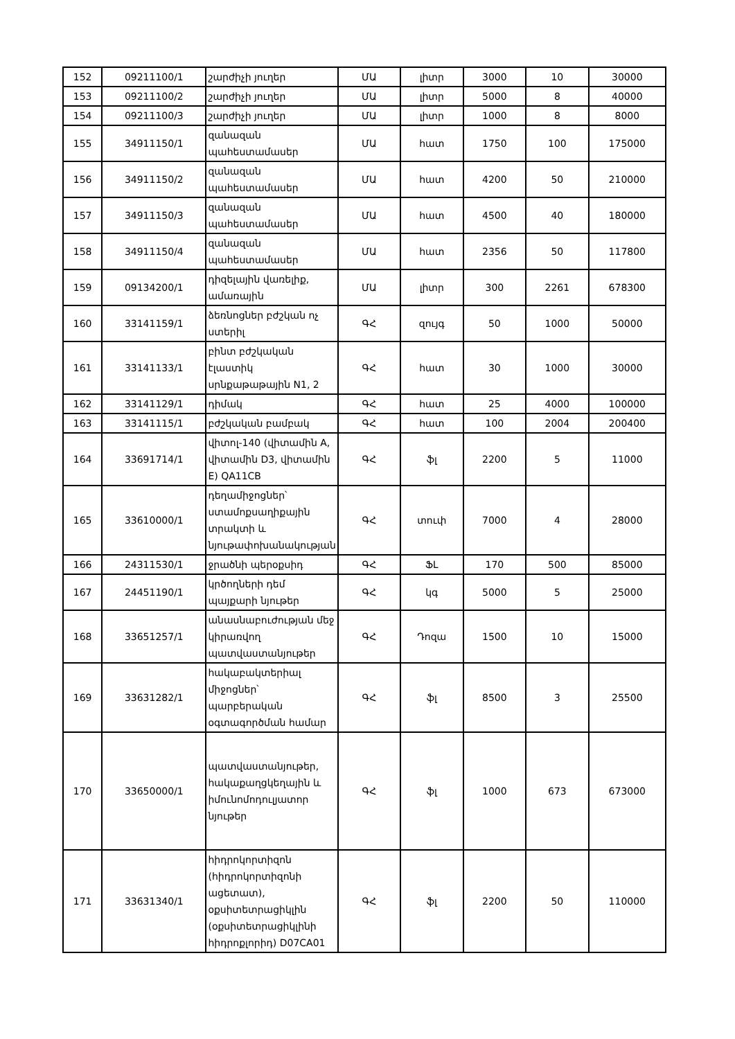| 152 | 09211100/1 | շարժիչի յուղեր | ՄԱ | լիտր | 3000 | 10 | 30000 |
| 153 | 09211100/2 | շարժիչի յուղեր | ՄԱ | լիտր | 5000 | 8 | 40000 |
| 154 | 09211100/3 | շարժիչի յուղեր | ՄԱ | լիտր | 1000 | 8 | 8000 |
| 155 | 34911150/1 | զանազան պահեստամասեր | ՄԱ | հատ | 1750 | 100 | 175000 |
| 156 | 34911150/2 | զանազան պահեստամասեր | ՄԱ | հատ | 4200 | 50 | 210000 |
| 157 | 34911150/3 | զանազան պահեստամասեր | ՄԱ | հատ | 4500 | 40 | 180000 |
| 158 | 34911150/4 | զանազան պահեստամասեր | ՄԱ | հատ | 2356 | 50 | 117800 |
| 159 | 09134200/1 | դիզելային վառելիք, ամառային | ՄԱ | լիտր | 300 | 2261 | 678300 |
| 160 | 33141159/1 | ձեռնոցներ բժշկան ոչ ստերիլ | ԳՀ | զույգ | 50 | 1000 | 50000 |
| 161 | 33141133/1 | բինտ բժշկական էլաստիկ սրնքաթաթային N1, 2 | ԳՀ | հատ | 30 | 1000 | 30000 |
| 162 | 33141129/1 | դիմակ | ԳՀ | հատ | 25 | 4000 | 100000 |
| 163 | 33141115/1 | բժշկական բամբակ | ԳՀ | հատ | 100 | 2004 | 200400 |
| 164 | 33691714/1 | վիտոլ-140 (վիտամին A, վիտամին D3, վիտամին E) QA11CB | ԳՀ | ֆլ | 2200 | 5 | 11000 |
| 165 | 33610000/1 | դեղամիջոցներ՝ ստամոքսաղիքային տրակտի և նյութափոխանակության | ԳՀ | տուփ | 7000 | 4 | 28000 |
| 166 | 24311530/1 | ջրածնի պերօքսիդ | ԳՀ | ՖԼ | 170 | 500 | 85000 |
| 167 | 24451190/1 | կրծողների դեմ պայքարի նյութեր | ԳՀ | կգ | 5000 | 5 | 25000 |
| 168 | 33651257/1 | անասնաբուժության մեջ կիրառվող պատվաստանյութեր | ԳՀ | Դոզա | 1500 | 10 | 15000 |
| 169 | 33631282/1 | հակաբակտերիալ միջոցներ՝ պարբերական օգտագործման համար | ԳՀ | ֆլ | 8500 | 3 | 25500 |
| 170 | 33650000/1 | պատվաստանյութեր, հակաքաղցկեղային և իմունոմոդուլյատոր նյութեր | ԳՀ | ֆլ | 1000 | 673 | 673000 |
| 171 | 33631340/1 | հիդրոկորտիզոն (հիդրոկորտիզոնի ացետատ), օքսիտետրացիկլին (օքսիտետրացիկլինի հիդրոքլորիդ) D07CA01 | ԳՀ | ֆլ | 2200 | 50 | 110000 |